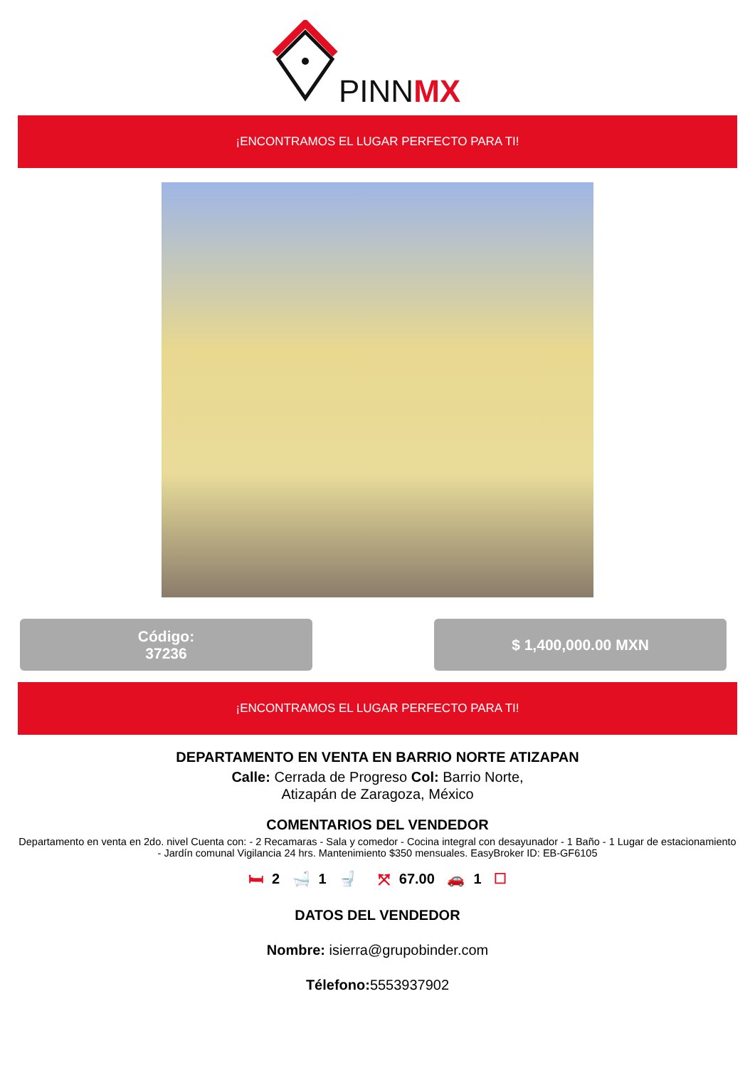PINNMX
¡ENCONTRAMOS EL LUGAR PERFECTO PARA TI!
Código:
37236
$ 1,400,000.00 MXN
¡ENCONTRAMOS EL LUGAR PERFECTO PARA TI!
DEPARTAMENTO EN VENTA EN BARRIO NORTE ATIZAPAN
Calle: Cerrada de Progreso Col: Barrio Norte,
Atizapán de Zaragoza, México
COMENTARIOS DEL VENDEDOR
Departamento en venta en 2do. nivel Cuenta con: - 2 Recamaras - Sala y comedor - Cocina integral con desayunador - 1 Baño - 1 Lugar de estacionamiento - Jardín comunal Vigilancia 24 hrs. Mantenimiento $350 mensuales. EasyBroker ID: EB-GF6105
🛏 2 🛁 1 🚽 ⤧ 67.00 🚗 1 ☐
DATOS DEL VENDEDOR
Nombre: isierra@grupobinder.com
Télefono: 5553937902